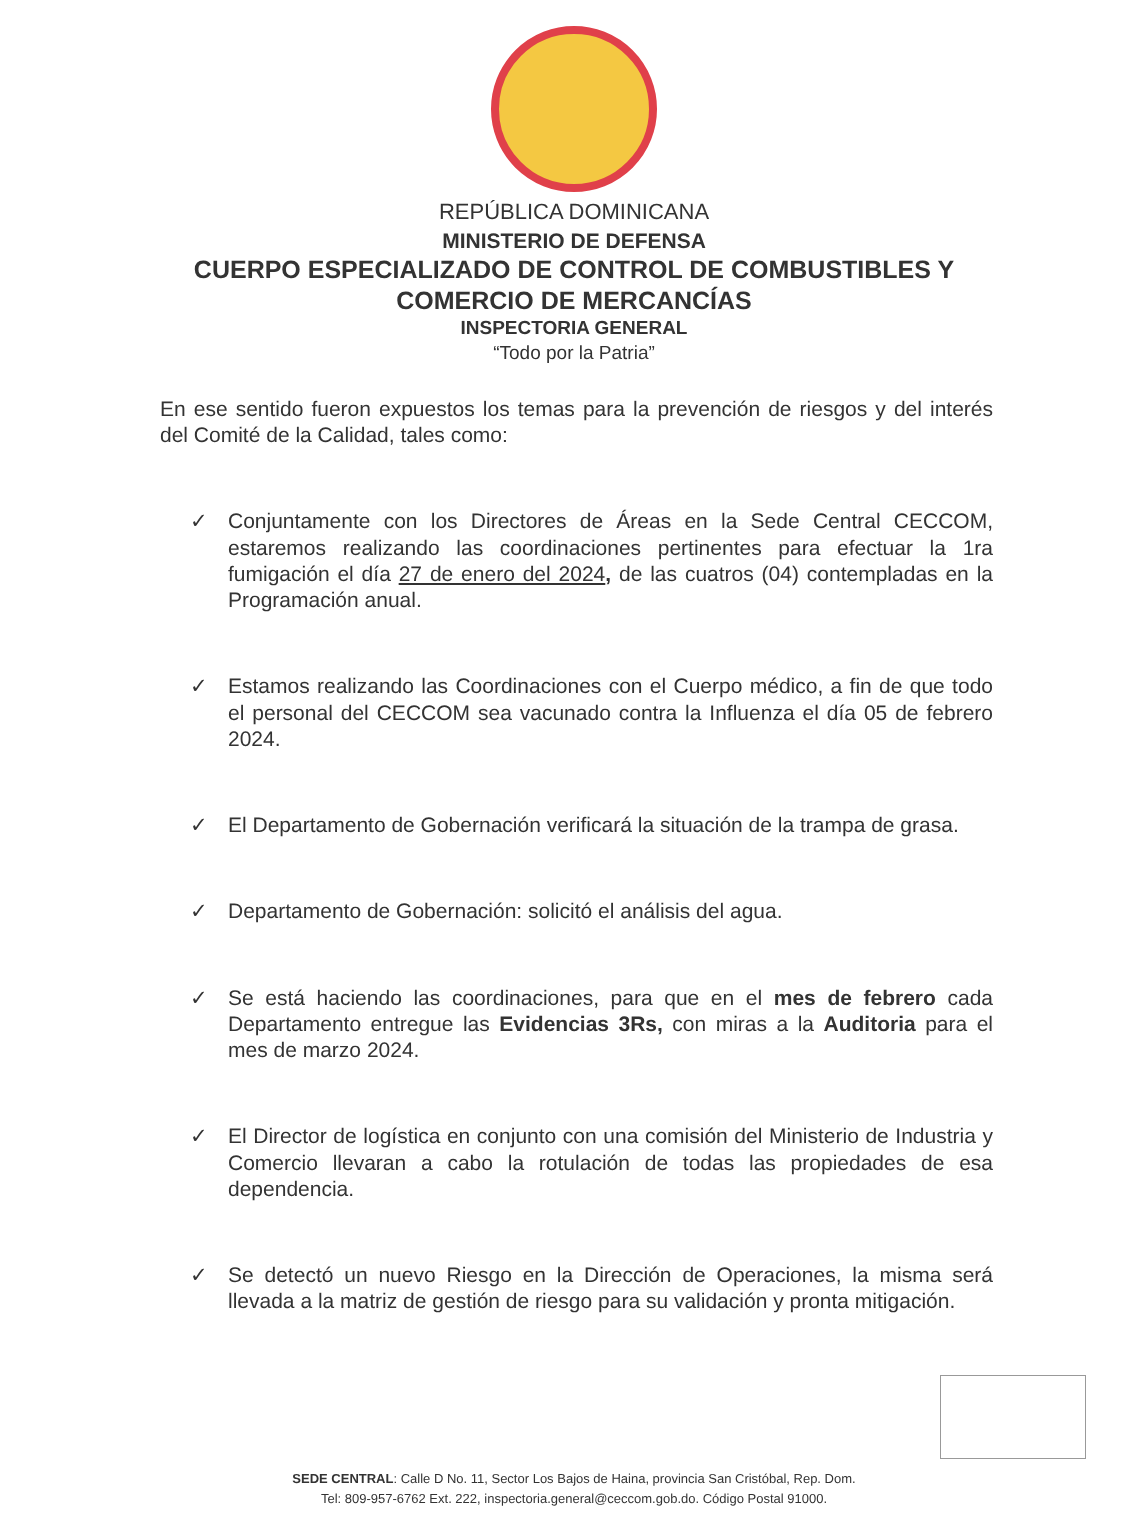REPÚBLICA DOMINICANA
MINISTERIO DE DEFENSA
CUERPO ESPECIALIZADO DE CONTROL DE COMBUSTIBLES Y
COMERCIO DE MERCANCÍAS
INSPECTORIA GENERAL
“Todo por la Patria”
En ese sentido fueron expuestos los temas para la prevención de riesgos y del interés del Comité de la Calidad, tales como:
✓ Conjuntamente con los Directores de Áreas en la Sede Central CECCOM, estaremos realizando las coordinaciones pertinentes para efectuar la 1ra fumigación el día 27 de enero del 2024, de las cuatros (04) contempladas en la Programación anual.
✓ Estamos realizando las Coordinaciones con el Cuerpo médico, a fin de que todo el personal del CECCOM sea vacunado contra la Influenza el día 05 de febrero 2024.
✓ El Departamento de Gobernación verificará la situación de la trampa de grasa.
✓ Departamento de Gobernación: solicitó el análisis del agua.
✓ Se está haciendo las coordinaciones, para que en el mes de febrero cada Departamento entregue las Evidencias 3Rs, con miras a la Auditoria para el mes de marzo 2024.
✓ El Director de logística en conjunto con una comisión del Ministerio de Industria y Comercio llevaran a cabo la rotulación de todas las propiedades de esa dependencia.
✓ Se detectó un nuevo Riesgo en la Dirección de Operaciones, la misma será llevada a la matriz de gestión de riesgo para su validación y pronta mitigación.
SEDE CENTRAL: Calle D No. 11, Sector Los Bajos de Haina, provincia San Cristóbal, Rep. Dom.
Tel: 809-957-6762 Ext. 222, inspectoria.general@ceccom.gob.do. Código Postal 91000.